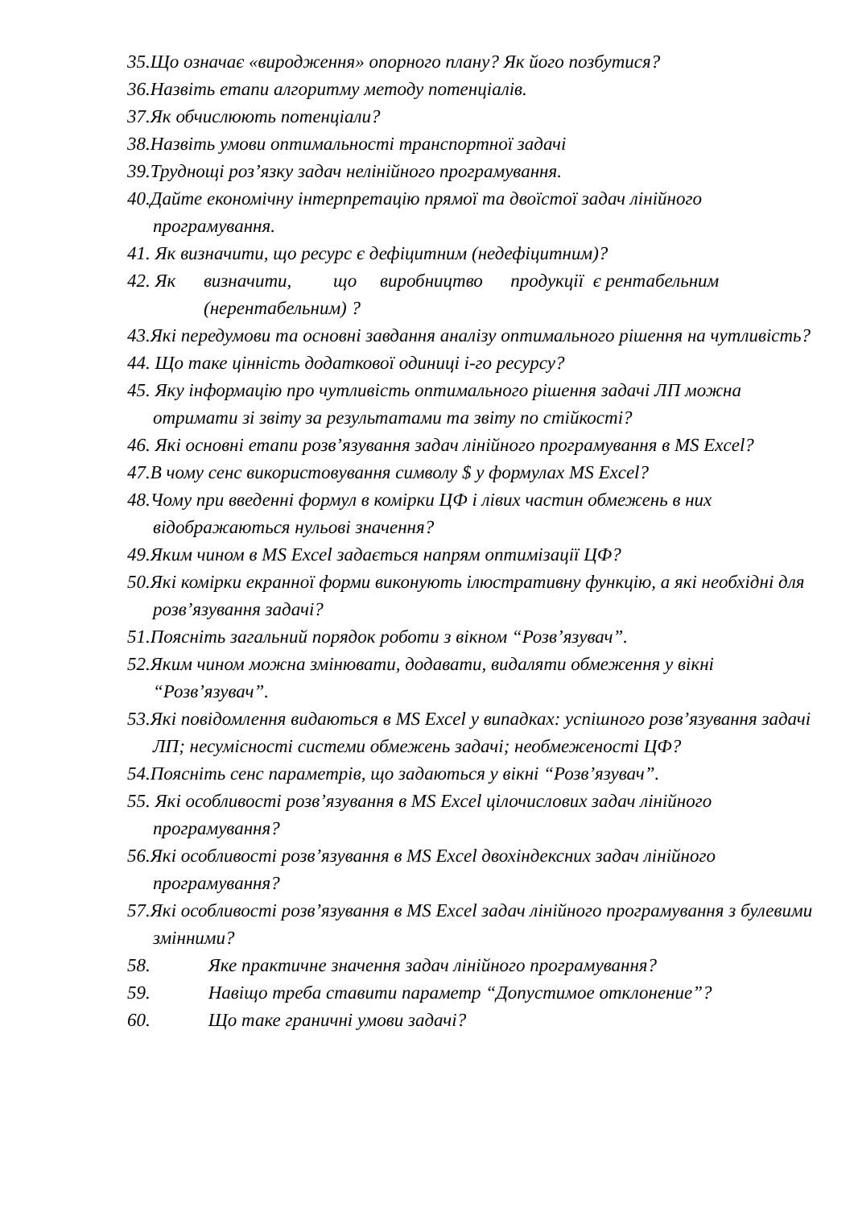35.Що означає «виродження» опорного плану? Як його позбутися?
36.Назвіть етапи алгоритму методу потенціалів.
37.Як обчислюють потенціали?
38.Назвіть умови оптимальності транспортної задачі
39.Труднощі роз’язку задач нелінійного програмування.
40.Дайте економічну інтерпретацію прямої та двоїстої задач лінійного програмування.
41. Як визначити, що ресурс є дефіцитним (недефіцитним)?
42. Як визначити, що виробництво продукції є рентабельним (нерентабельним) ?
43.Які передумови та основні завдання аналізу оптимального рішення на чутливість?
44. Що таке цінність додаткової одиниці і-го ресурсу?
45. Яку інформацію про чутливість оптимального рішення задачі ЛП можна отримати зі звіту за результатами та звіту по стійкості?
46. Які основні етапи розв’язування задач лінійного програмування в MS Excel?
47.В чому сенс використовування символу $ у формулах MS Excel?
48.Чому при введенні формул в комірки ЦФ і лівих частин обмежень в них відображаються нульові значення?
49.Яким чином в MS Excel задається напрям оптимізації ЦФ?
50.Які комірки екранної форми виконують ілюстративну функцію, а які необхідні для розв’язування задачі?
51.Поясніть загальний порядок роботи з вікном “Розв’язувач”.
52.Яким чином можна змінювати, додавати, видаляти обмеження у вікні “Розв’язувач”.
53.Які повідомлення видаються в MS Excel у випадках: успішного розв’язування задачі ЛП; несумісності системи обмежень задачі; необмеженості ЦФ?
54.Поясніть сенс параметрів, що задаються у вікні “Розв’язувач”.
55. Які особливості розв’язування в MS Excel цілочислових задач лінійного програмування?
56.Які особливості розв’язування в MS Excel двохіндексних задач лінійного програмування?
57.Які особливості розв’язування в MS Excel задач лінійного програмування з булевими змінними?
58. Яке практичне значення задач лінійного програмування?
59. Навіщо треба ставити параметр “Допустимое отклонение”?
60. Що таке граничні умови задачі?